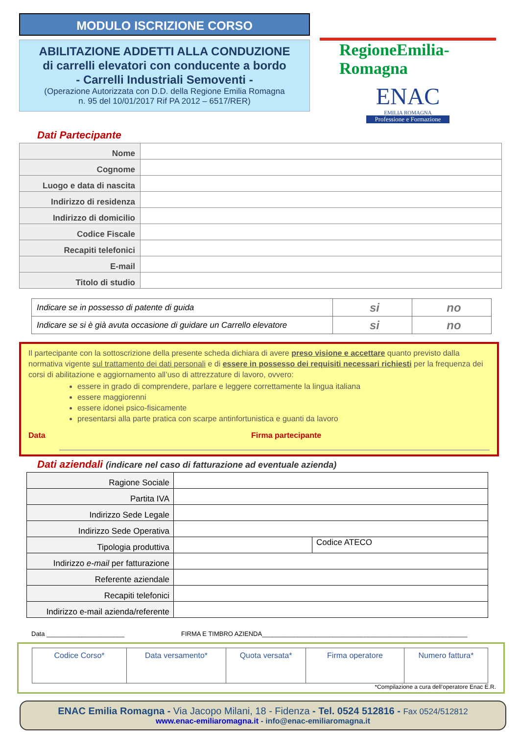MODULO ISCRIZIONE CORSO
ABILITAZIONE ADDETTI ALLA CONDUZIONE
di carrelli elevatori con conducente a bordo
- Carrelli Industriali Semoventi -
(Operazione Autorizzata con D.D. della Regione Emilia Romagna
n. 95 del 10/01/2017 Rif PA 2012 – 6517/RER)
RegioneEmilia-Romagna
ENAC
EMILIA ROMAGNA
Professione e Formazione
Dati Partecipante
| Nome | |
| Cognome | |
| Luogo e data di nascita | |
| Indirizzo di residenza | |
| Indirizzo di domicilio | |
| Codice Fiscale | |
| Recapiti telefonici | |
| E-mail | |
| Titolo di studio | |
| Indicare se in possesso di patente di guida | si | no |
| Indicare se si è già avuta occasione di guidare un Carrello elevatore | si | no |
Il partecipante con la sottoscrizione della presente scheda dichiara di avere preso visione e accettare quanto previsto dalla normativa vigente sul trattamento dei dati personali e di essere in possesso dei requisiti necessari richiesti per la frequenza dei corsi di abilitazione e aggiornamento all’uso di attrezzature di lavoro, ovvero:
essere in grado di comprendere, parlare e leggere correttamente la lingua italiana
essere maggiorenni
essere idonei psico-fisicamente
presentarsi alla parte pratica con scarpe antinfortunistica e guanti da lavoro
Data Firma partecipante
Dati aziendali (indicare nel caso di fatturazione ad eventuale azienda)
| Ragione Sociale | | |
| Partita IVA | | |
| Indirizzo Sede Legale | | |
| Indirizzo Sede Operativa | | |
| Tipologia produttiva | | Codice ATECO |
| Indirizzo e-mail per fatturazione | | |
| Referente aziendale | | |
| Recapiti telefonici | | |
| Indirizzo e-mail azienda/referente | | |
Data ______________________ FIRMA E TIMBRO AZIENDA__________________________________________________________
| Codice Corso* | Data versamento* | Quota versata* | Firma operatore | Numero fattura* |
*Compilazione a cura dell’operatore Enac E.R.
ENAC Emilia Romagna - Via Jacopo Milani, 18 - Fidenza - Tel. 0524 512816 - Fax 0524/512812
www.enac-emiliaromagna.it - info@enac-emiliaromagna.it